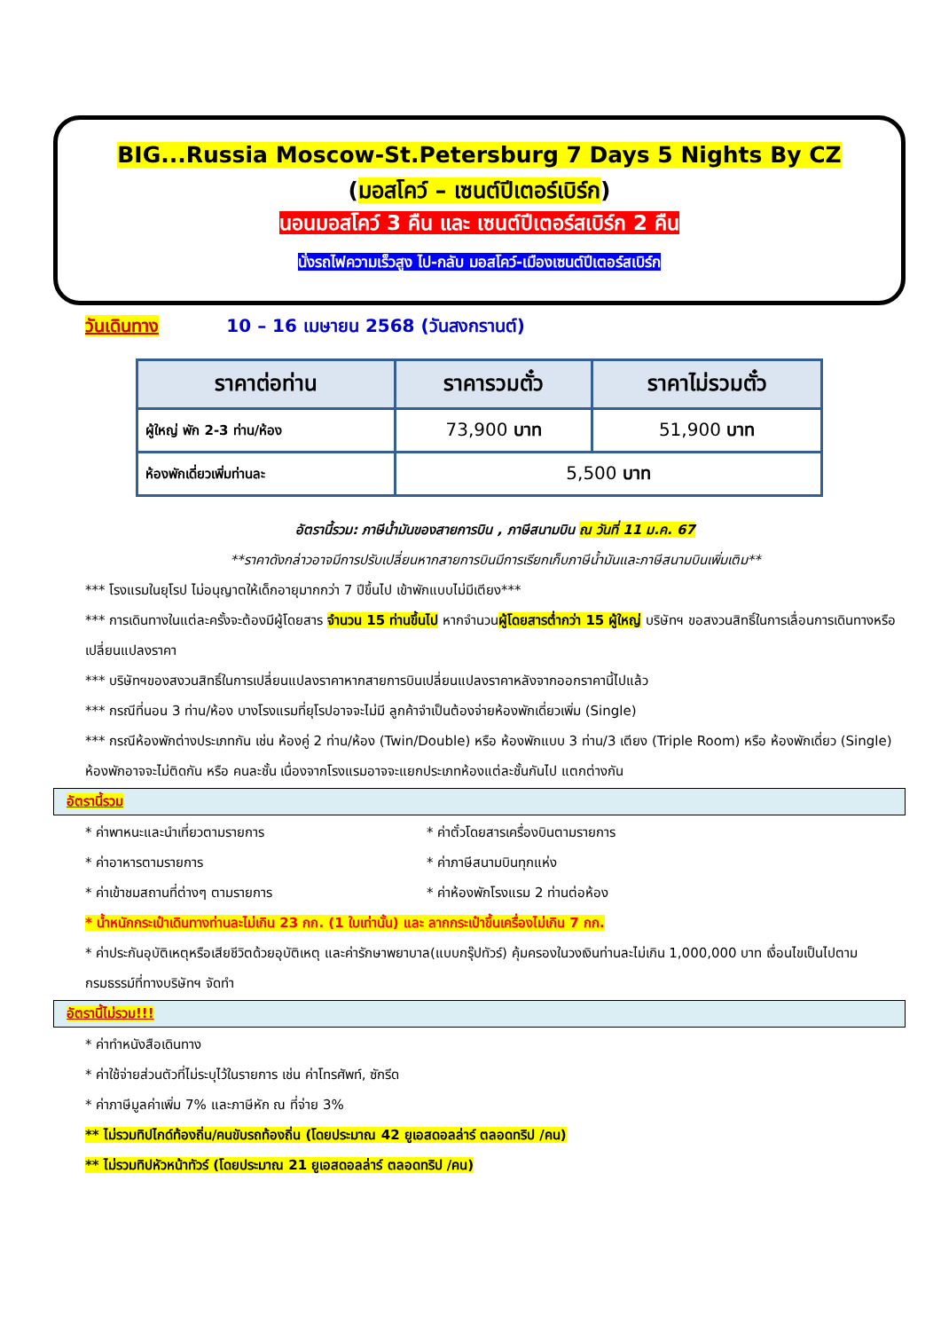BIG...Russia Moscow-St.Petersburg 7 Days 5 Nights By CZ
(มอสโคว์ – เซนต์ปีเตอร์เบิร์ก)
นอนมอสโคว์ 3 คืน และ เซนต์ปีเตอร์สเบิร์ก 2 คืน
นั่งรถไฟความเร็วสูง ไป-กลับ มอสโคว์-เมืองเซนต์ปีเตอร์สเบิร์ก
วันเดินทาง 10 – 16 เมษายน 2568 (วันสงกรานต์)
| ราคาต่อท่าน | ราคารวมตั๋ว | ราคาไม่รวมตั๋ว |
| --- | --- | --- |
| ผู้ใหญ่ พัก 2-3 ท่าน/ห้อง | 73,900 บาท | 51,900 บาท |
| ห้องพักเดี่ยวเพิ่มท่านละ | 5,500 บาท | |
อัตรานี้รวม: ภาษีน้ำมันของสายการบิน , ภาษีสนามบิน ณ วันที่ 11 ม.ค. 67
**ราคาดังกล่าวอาจมีการปรับเปลี่ยนหากสายการบินมีการเรียกเก็บภาษีน้ำมันและภาษีสนามบินเพิ่มเติม**
*** โรงแรมในยุโรป ไม่อนุญาตให้เด็กอายุมากกว่า 7 ปีขึ้นไป เข้าพักแบบไม่มีเตียง***
*** การเดินทางในแต่ละครั้งจะต้องมีผู้โดยสาร จำนวน 15 ท่านขึ้นไป หากจำนวนผู้โดยสารต่ำกว่า 15 ผู้ใหญ่ บริษัทฯ ขอสงวนสิทธิ์ในการเลื่อนการเดินทางหรือ เปลี่ยนแปลงราคา
*** บริษัทฯของสงวนสิทธิ์ในการเปลี่ยนแปลงราคาหากสายการบินเปลี่ยนแปลงราคาหลังจากออกราคานี้ไปแล้ว
*** กรณีที่นอน 3 ท่าน/ห้อง บางโรงแรมที่ยุโรปอาจจะไม่มี ลูกค้าจำเป็นต้องจ่ายห้องพักเดี่ยวเพิ่ม (Single)
*** กรณีห้องพักต่างประเภทกัน เช่น ห้องคู่ 2 ท่าน/ห้อง (Twin/Double) หรือ ห้องพักแบบ 3 ท่าน/3 เตียง (Triple Room) หรือ ห้องพักเดี่ยว (Single) ห้องพักอาจจะไม่ติดกัน หรือ คนละชั้น เนื่องจากโรงแรมอาจจะแยกประเภทห้องแต่ละชั้นกันไป แตกต่างกัน
อัตรานี้รวม
* ค่าพาหนะและนำเที่ยวตามรายการ * ค่าตั๋วโดยสารเครื่องบินตามรายการ
* ค่าอาหารตามรายการ * ค่าภาษีสนามบินทุกแห่ง
* ค่าเข้าชมสถานที่ต่างๆ ตามรายการ * ค่าห้องพักโรงแรม 2 ท่านต่อห้อง
* น้ำหนักกระเป๋าเดินทางท่านละไม่เกิน 23 กก. (1 ใบเท่านั้น) และ ลากกระเป๋าขึ้นเครื่องไม่เกิน 7 กก.
* ค่าประกันอุบัติเหตุหรือเสียชีวิตด้วยอุบัติเหตุ และค่ารักษาพยาบาล(แบบกรุ๊ปทัวร์) คุ้มครองในวงเงินท่านละไม่เกิน 1,000,000 บาท เงื่อนไขเป็นไปตามกรมธรรม์ที่ทางบริษัทฯ จัดทำ
อัตรานี้ไม่รวม!!!
* ค่าทำหนังสือเดินทาง
* ค่าใช้จ่ายส่วนตัวที่ไม่ระบุไว้ในรายการ เช่น ค่าโทรศัพท์, ซักรีด
* ค่าภาษีมูลค่าเพิ่ม 7% และภาษีหัก ณ ที่จ่าย 3%
** ไม่รวมทิปไกด์ท้องถิ่น/คนขับรถท้องถิ่น (โดยประมาณ 42 ยูเอสดอลล่าร์ ตลอดทริป /คน)
** ไม่รวมทิปหัวหน้าทัวร์ (โดยประมาณ 21 ยูเอสดอลล่าร์ ตลอดทริป /คน)